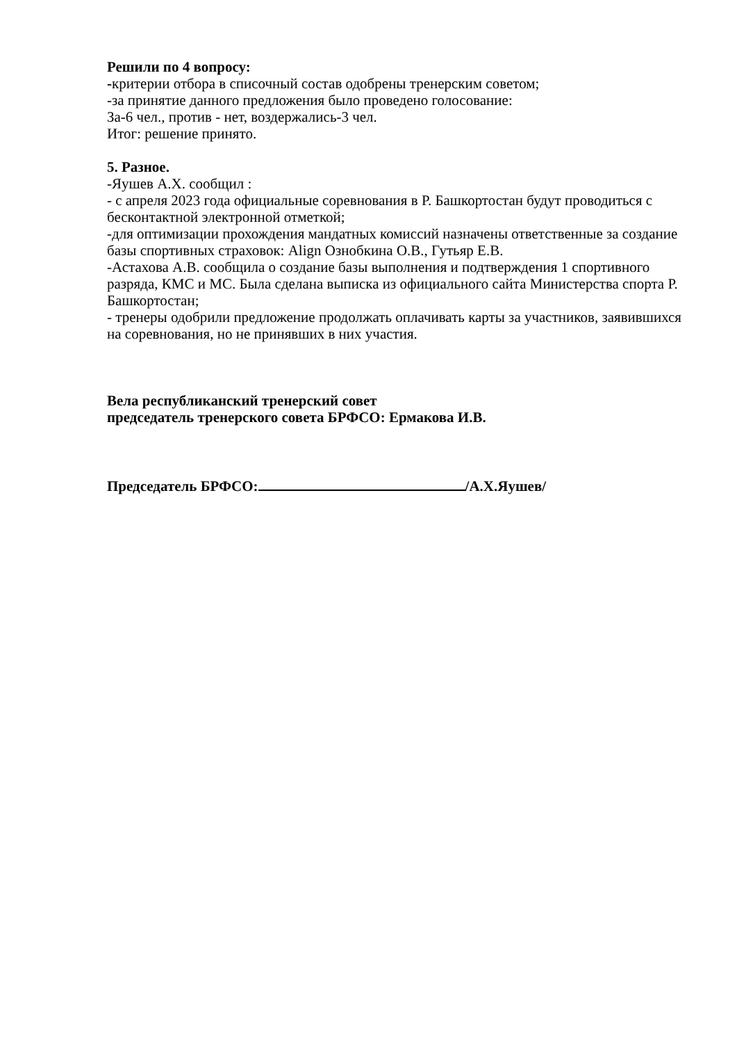Решили по 4 вопросу:
-критерии отбора в списочный состав одобрены тренерским советом;
-за принятие данного предложения было проведено голосование:
За-6 чел., против - нет, воздержались-3 чел.
Итог: решение принято.
5. Разное.
-Яушев А.Х. сообщил :
- с апреля 2023 года официальные соревнования в Р. Башкортостан будут проводиться с бесконтактной электронной отметкой;
-для оптимизации прохождения мандатных комиссий назначены ответственные за создание базы спортивных страховок: Align Ознобкина О.В., Гутьяр Е.В.
-Астахова А.В. сообщила о создание базы выполнения и подтверждения 1 спортивного разряда, КМС и МС. Была сделана выписка из официального сайта Министерства спорта Р. Башкортостан;
- тренеры одобрили предложение продолжать оплачивать карты за участников, заявившихся на соревнования, но не принявших в них участия.
Вела республиканский тренерский совет
председатель тренерского совета БРФСО: Ермакова И.В.
Председатель БРФСО: /А.Х.Яушев/